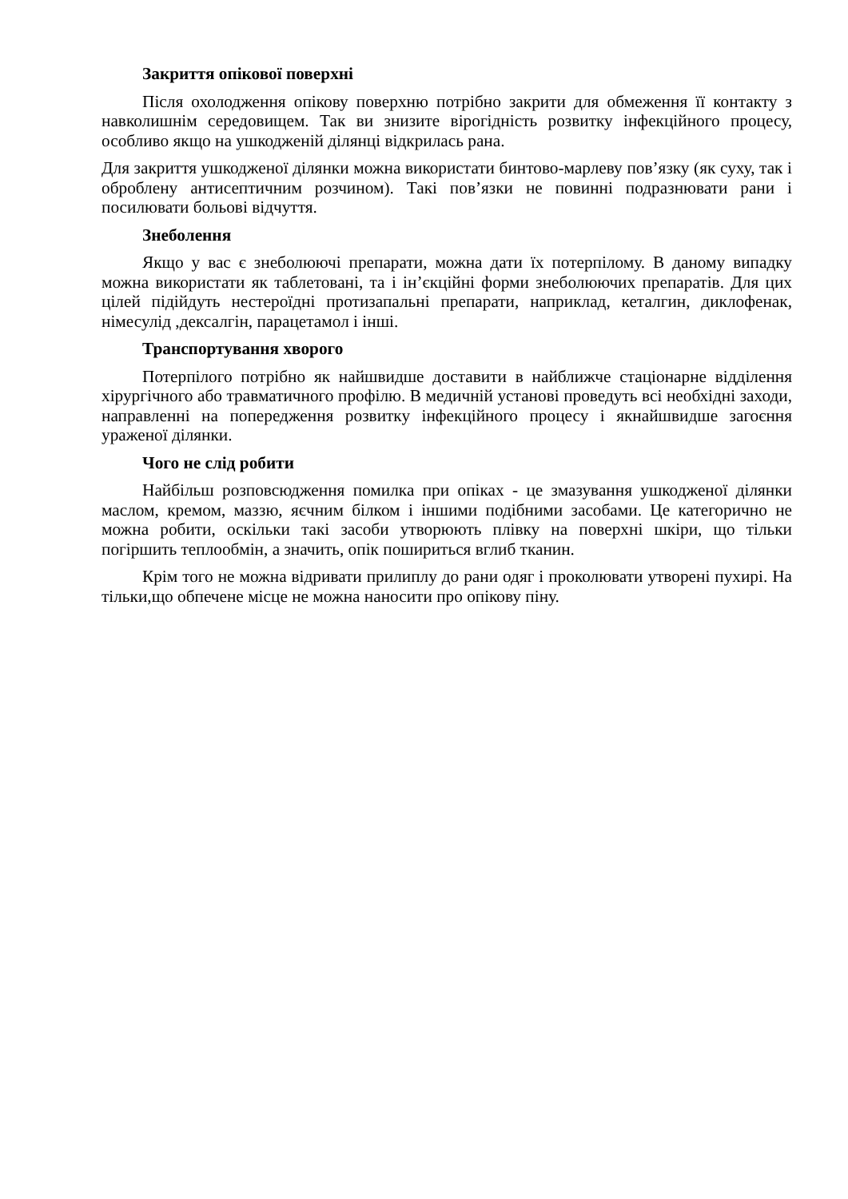Закриття опікової поверхні
Після охолодження опікову поверхню потрібно закрити для обмеження її контакту з навколишнім середовищем. Так ви знизите вірогідність розвитку інфекційного процесу, особливо якщо на ушкодженій ділянці відкрилась рана.
Для закриття ушкодженої ділянки можна використати бинтово-марлеву пов’язку (як суху, так і оброблену антисептичним розчином). Такі пов’язки не повинні подразнювати рани і посилювати больові відчуття.
Знеболення
Якщо у вас є знеболюючі препарати, можна дати їх потерпілому. В даному випадку можна використати як таблетовані, та і ін’єкційні форми знеболюючих препаратів. Для цих цілей підійдуть нестероїдні протизапальні препарати, наприклад, кеталгин, диклофенак, німесулід ,дексалгін, парацетамол і інші.
Транспортування хворого
Потерпілого потрібно як найшвидше доставити в найближче стаціонарне відділення хірургічного або травматичного профілю. В медичній установі проведуть всі необхідні заходи, направленні на попередження розвитку інфекційного процесу і якнайшвидше загоєння ураженої ділянки.
Чого не слід робити
Найбільш розповсюдження помилка при опіках - це змазування ушкодженої ділянки маслом, кремом, маззю, яєчним білком і іншими подібними засобами. Це категорично не можна робити, оскільки такі засоби утворюють плівку на поверхні шкіри, що тільки погіршить теплообмін, а значить, опік пошириться вглиб тканин.
Крім того не можна відривати прилиплу до рани одяг і проколювати утворені пухирі. На тільки,що обпечене місце не можна наносити про опікову піну.